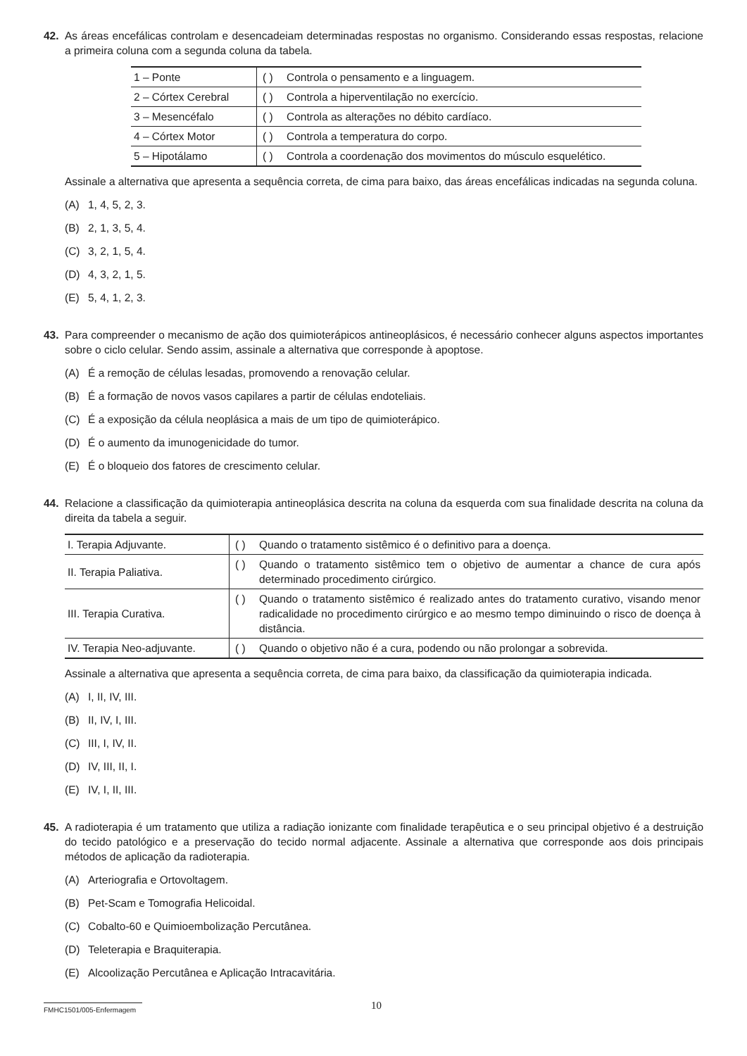42. As áreas encefálicas controlam e desencadeiam determinadas respostas no organismo. Considerando essas respostas, relacione a primeira coluna com a segunda coluna da tabela.
| 1 – Ponte | ( ) Controla o pensamento e a linguagem. |
| 2 – Córtex Cerebral | ( ) Controla a hiperventilação no exercício. |
| 3 – Mesencéfalo | ( ) Controla as alterações no débito cardíaco. |
| 4 – Córtex Motor | ( ) Controla a temperatura do corpo. |
| 5 – Hipotálamo | ( ) Controla a coordenação dos movimentos do músculo esquelético. |
Assinale a alternativa que apresenta a sequência correta, de cima para baixo, das áreas encefálicas indicadas na segunda coluna.
(A) 1, 4, 5, 2, 3.
(B) 2, 1, 3, 5, 4.
(C) 3, 2, 1, 5, 4.
(D) 4, 3, 2, 1, 5.
(E) 5, 4, 1, 2, 3.
43. Para compreender o mecanismo de ação dos quimioterápicos antineoplásicos, é necessário conhecer alguns aspectos importantes sobre o ciclo celular. Sendo assim, assinale a alternativa que corresponde à apoptose.
(A) É a remoção de células lesadas, promovendo a renovação celular.
(B) É a formação de novos vasos capilares a partir de células endoteliais.
(C) É a exposição da célula neoplásica a mais de um tipo de quimioterápico.
(D) É o aumento da imunogenicidade do tumor.
(E) É o bloqueio dos fatores de crescimento celular.
44. Relacione a classificação da quimioterapia antineoplásica descrita na coluna da esquerda com sua finalidade descrita na coluna da direita da tabela a seguir.
| I. Terapia Adjuvante. | ( ) Quando o tratamento sistêmico é o definitivo para a doença. |
| II. Terapia Paliativa. | ( ) Quando o tratamento sistêmico tem o objetivo de aumentar a chance de cura após determinado procedimento cirúrgico. |
| III. Terapia Curativa. | ( ) Quando o tratamento sistêmico é realizado antes do tratamento curativo, visando menor radicalidade no procedimento cirúrgico e ao mesmo tempo diminuindo o risco de doença à distância. |
| IV. Terapia Neo-adjuvante. | ( ) Quando o objetivo não é a cura, podendo ou não prolongar a sobrevida. |
Assinale a alternativa que apresenta a sequência correta, de cima para baixo, da classificação da quimioterapia indicada.
(A) I, II, IV, III.
(B) II, IV, I, III.
(C) III, I, IV, II.
(D) IV, III, II, I.
(E) IV, I, II, III.
45. A radioterapia é um tratamento que utiliza a radiação ionizante com finalidade terapêutica e o seu principal objetivo é a destruição do tecido patológico e a preservação do tecido normal adjacente. Assinale a alternativa que corresponde aos dois principais métodos de aplicação da radioterapia.
(A) Arteriografia e Ortovoltagem.
(B) Pet-Scam e Tomografia Helicoidal.
(C) Cobalto-60 e Quimioembolização Percutânea.
(D) Teleterapia e Braquiterapia.
(E) Alcoolização Percutânea e Aplicação Intracavitária.
FMHC1501/005-Enfermagem
10